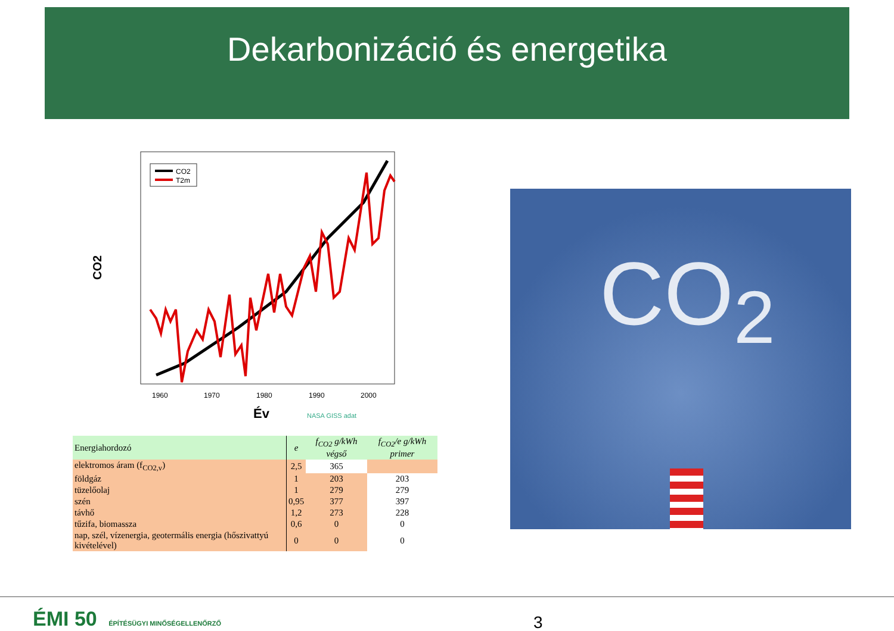Dekarbonizáció és energetika
CO2
1960
1970
1980
1990
2000
Év
NASA GISS adat
CO2
T2m
| Energiahordozó | e | f<sub>CO2</sub> g/kWh végső | f<sub>CO2</sub>/e g/kWh primer |
| --- | --- | --- | --- |
| elektromos áram (f<sub>CO2,v</sub>) | 2,5 | 365 | |
| földgáz | 1 | 203 | 203 |
| tüzelőolaj | 1 | 279 | 279 |
| szén | 0,95 | 377 | 397 |
| távhő | 1,2 | 273 | 228 |
| tűzifa, biomassza | 0,6 | 0 | 0 |
| nap, szél, vízenergia, geotermális energia (hőszivattyú kivételével) | 0 | 0 | 0 |
CO<sub>2</sub>
ÉMI 50 ÉPÍTÉSÜGYI MINŐSÉGELLENŐRZŐ
3